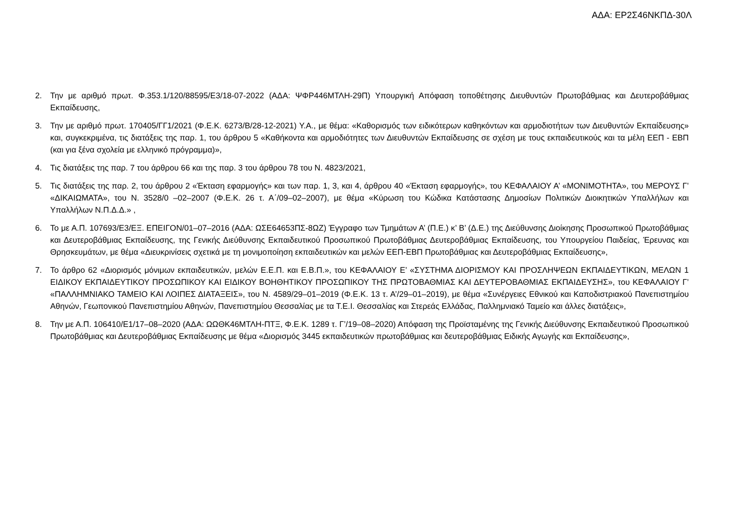ΑΔΑ: ΕΡ2Σ46ΝΚΠΔ-30Λ
2. Την με αριθμό πρωτ. Φ.353.1/120/88595/Ε3/18-07-2022 (ΑΔΑ: ΨΦΡ446ΜΤΛΗ-29Π) Υπουργική Απόφαση τοποθέτησης Διευθυντών Πρωτοβάθμιας και Δευτεροβάθμιας Εκπαίδευσης,
3. Την με αριθμό πρωτ. 170405/ΓΓ1/2021 (Φ.Ε.Κ. 6273/Β/28-12-2021) Υ.Α., με θέμα: «Καθορισμός των ειδικότερων καθηκόντων και αρμοδιοτήτων των Διευθυντών Εκπαίδευσης» και, συγκεκριμένα, τις διατάξεις της παρ. 1, του άρθρου 5 «Καθήκοντα και αρμοδιότητες των Διευθυντών Εκπαίδευσης σε σχέση με τους εκπαιδευτικούς και τα μέλη ΕΕΠ - ΕΒΠ (και για ξένα σχολεία με ελληνικό πρόγραμμα)»,
4. Τις διατάξεις της παρ. 7 του άρθρου 66 και της παρ. 3 του άρθρου 78 του Ν. 4823/2021,
5. Τις διατάξεις της παρ. 2, του άρθρου 2 «Έκταση εφαρμογής» και των παρ. 1, 3, και 4, άρθρου 40 «Έκταση εφαρμογής», του ΚΕΦΑΛΑΙΟΥ Α’ «ΜΟΝΙΜΟΤΗΤΑ», του ΜΕΡΟΥΣ Γ’ «ΔΙΚΑΙΩΜΑΤΑ», του Ν. 3528/0 –02–2007 (Φ.Ε.Κ. 26 τ. Α΄/09–02–2007), με θέμα «Κύρωση του Κώδικα Κατάστασης Δημοσίων Πολιτικών Διοικητικών Υπαλλήλων και Υπαλλήλων Ν.Π.Δ.Δ.» ,
6. Το με Α.Π. 107693/Ε3/ΕΞ. ΕΠΕΙΓΟΝ/01–07–2016 (ΑΔΑ: ΩΣΕ64653ΠΣ-8ΩΖ) Έγγραφο των Τμημάτων Α’ (Π.Ε.) κ’ Β’ (Δ.Ε.) της Διεύθυνσης Διοίκησης Προσωπικού Πρωτοβάθμιας και Δευτεροβάθμιας Εκπαίδευσης, της Γενικής Διεύθυνσης Εκπαιδευτικού Προσωπικού Πρωτοβάθμιας Δευτεροβάθμιας Εκπαίδευσης, του Υπουργείου Παιδείας, Έρευνας και Θρησκευμάτων, με θέμα «Διευκρινίσεις σχετικά με τη μονιμοποίηση εκπαιδευτικών και μελών ΕΕΠ-ΕΒΠ Πρωτοβάθμιας και Δευτεροβάθμιας Εκπαίδευσης»,
7. Το άρθρο 62 «Διορισμός μόνιμων εκπαιδευτικών, μελών Ε.Ε.Π. και Ε.Β.Π.», του ΚΕΦΑΛΑΙΟΥ Ε’ «ΣΥΣΤΗΜΑ ΔΙΟΡΙΣΜΟΥ ΚΑΙ ΠΡΟΣΛΗΨΕΩΝ ΕΚΠΑΙΔΕΥΤΙΚΩΝ, ΜΕΛΩΝ 1 ΕΙΔΙΚΟΥ ΕΚΠΑΙΔΕΥΤΙΚΟΥ ΠΡΟΣΩΠΙΚΟΥ ΚΑΙ ΕΙΔΙΚΟΥ ΒΟΗΘΗΤΙΚΟΥ ΠΡΟΣΩΠΙΚΟΥ ΤΗΣ ΠΡΩΤΟΒΑΘΜΙΑΣ ΚΑΙ ΔΕΥΤΕΡΟΒΑΘΜΙΑΣ ΕΚΠΑΙΔΕΥΣΗΣ», του ΚΕΦΑΛΑΙΟΥ Γ’ «ΠΑΛΛΗΜΝΙΑΚΟ ΤΑΜΕΙΟ ΚΑΙ ΛΟΙΠΕΣ ΔΙΑΤΑΞΕΙΣ», του Ν. 4589/29–01–2019 (Φ.Ε.Κ. 13 τ. Α’/29–01–2019), με θέμα «Συνέργειες Εθνικού και Καποδιστριακού Πανεπιστημίου Αθηνών, Γεωπονικού Πανεπιστημίου Αθηνών, Πανεπιστημίου Θεσσαλίας με τα Τ.Ε.Ι. Θεσσαλίας και Στερεάς Ελλάδας, Παλλημνιακό Ταμείο και άλλες διατάξεις»,
8. Την με Α.Π. 106410/Ε1/17–08–2020 (ΑΔΑ: ΩΩΘΚ46ΜΤΛΗ-ΠΤΞ, Φ.Ε.Κ. 1289 τ. Γ’/19–08–2020) Απόφαση της Προϊσταμένης της Γενικής Διεύθυνσης Εκπαιδευτικού Προσωπικού Πρωτοβάθμιας και Δευτεροβάθμιας Εκπαίδευσης με θέμα «Διορισμός 3445 εκπαιδευτικών πρωτοβάθμιας και δευτεροβάθμιας Ειδικής Αγωγής και Εκπαίδευσης»,